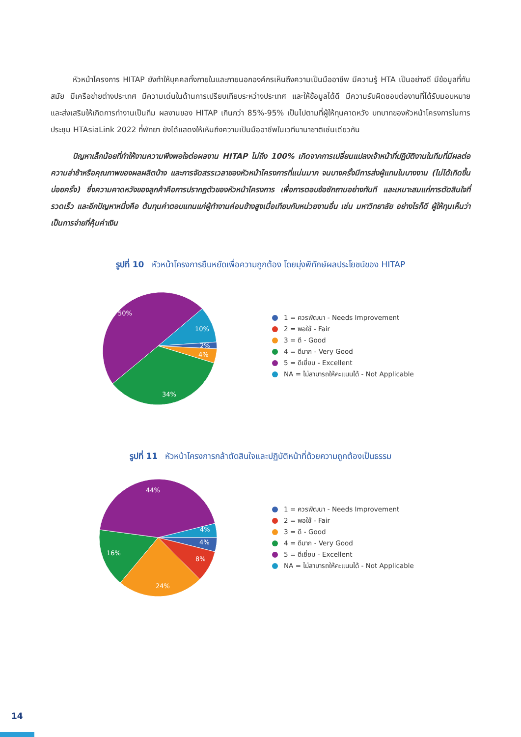หัวหน้าโครงการ HITAP ยังทำให้บุคคลทั้งภายในและภายนอกองค์กรเห็นถึงความเป็นมืออาชีพ มีความรู้ HTA เป็นอย่างดี มีข้อมูลที่ทันสมัย มีเครือข่ายต่างประเทศ มีความเด่นในด้านการเปรียบเทียบระหว่างประเทศ และให้ข้อมูลได้ดี มีความรับผิดชอบต่องานที่ได้รับมอบหมาย และส่งเสริมให้เกิดการทำงานเป็นทีม ผลงานของ HITAP เกินกว่า 85%-95% เป็นไปตามที่ผู้ให้ทุนคาดหวัง บทบาทของหัวหน้าโครงการในการประชุม HTAsiaLink 2022 ที่พัทยา ยังได้แสดงให้เห็นถึงความเป็นมืออาชีพในเวทีนานาชาติเช่นเดียวกัน
ปัญหาเล็กน้อยที่ทำให้งานความพึงพอใจต่อผลงาน HITAP ไม่ถึง 100% เกิดจากการเปลี่ยนแปลงเจ้าหน้าที่ปฏิบัติงานในทีมที่มีผลต่อความล่าช้าหรือคุณภาพของผลผลิตบ้าง และการจัดสรรเวลาของหัวหน้าโครงการที่แน่นมาก จนบางครั้งมีการส่งผู้แทนในบางงาน (ไม่ได้เกิดขึ้นบ่อยครั้ง) ซึ่งความคาดหวังของลูกค้าคือการปรากฏตัวของหัวหน้าโครงการ เพื่อการตอบข้อซักถามอย่างทันที และเหมาะสมแก่การตัดสินใจที่รวดเร็ว และอีกปัญหาหนึ่งคือ ต้นทุนค่าตอบแทนแก่ผู้ทำงานค่อนข้างสูงเมื่อเทียบกับหน่วยงานอื่น เช่น มหาวิทยาลัย อย่างไรก็ดี ผู้ให้ทุนเห็นว่าเป็นการจ่ายที่คุ้มค่าเงิน
รูปที่ 10 หัวหน้าโครงการยืนหยัดเพื่อความถูกต้อง โดยมุ่งพิทักษ์ผลประโยชน์ของ HITAP
50%
10%
2%
4%
34%
1 = ควรพัฒนา - Needs Improvement
2 = พอใช้ - Fair
3 = ดี - Good
4 = ดีมาก - Very Good
5 = ดีเยี่ยม - Excellent
NA = ไม่สามารถให้คะแนนได้ - Not Applicable
รูปที่ 11 หัวหน้าโครงการกล้าตัดสินใจและปฏิบัติหน้าที่ด้วยความถูกต้องเป็นธรรม
44%
4%
4%
8%
24%
16%
1 = ควรพัฒนา - Needs Improvement
2 = พอใช้ - Fair
3 = ดี - Good
4 = ดีมาก - Very Good
5 = ดีเยี่ยม - Excellent
NA = ไม่สามารถให้คะแนนได้ - Not Applicable
14